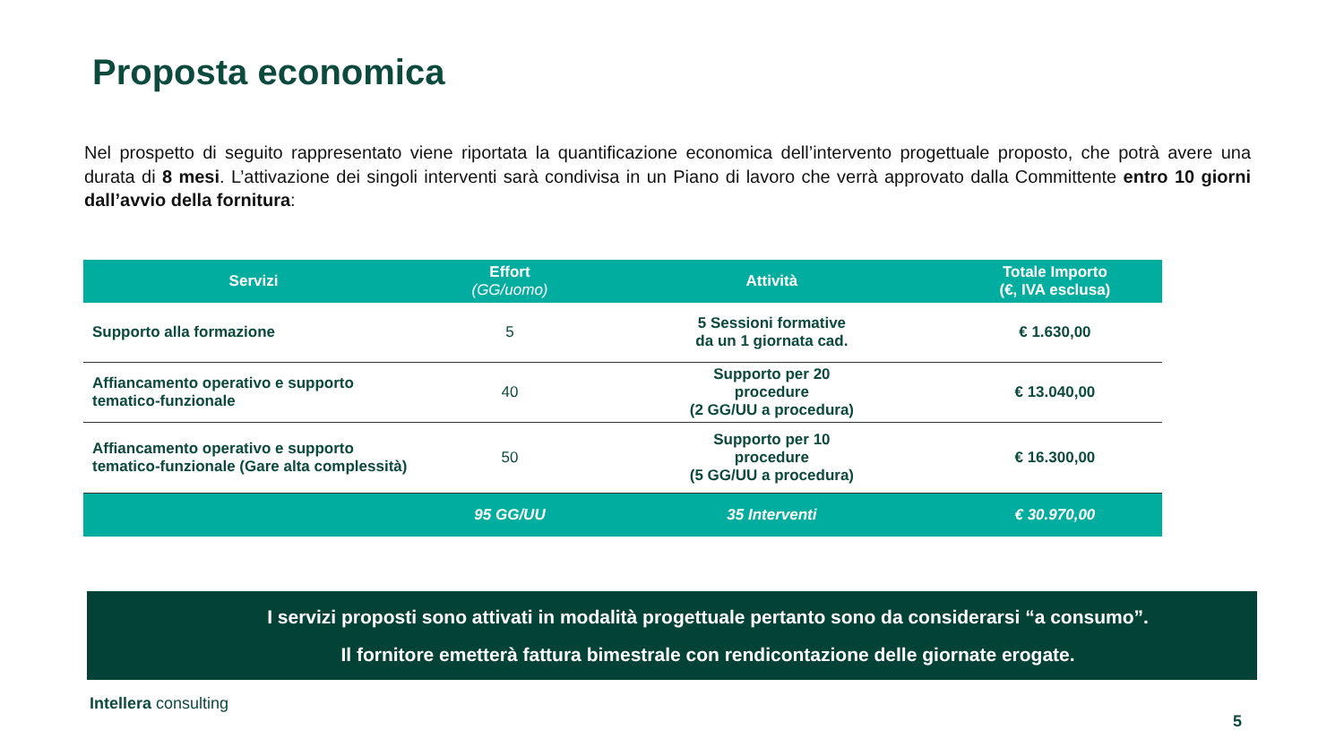Proposta economica
Nel prospetto di seguito rappresentato viene riportata la quantificazione economica dell’intervento progettuale proposto, che potrà avere una durata di 8 mesi. L’attivazione dei singoli interventi sarà condivisa in un Piano di lavoro che verrà approvato dalla Committente entro 10 giorni dall’avvio della fornitura:
| Servizi | Effort (GG/uomo) | Attività | Totale Importo (€, IVA esclusa) |
| --- | --- | --- | --- |
| Supporto alla formazione | 5 | 5 Sessioni formative da un 1 giornata cad. | € 1.630,00 |
| Affiancamento operativo e supporto tematico-funzionale | 40 | Supporto per 20 procedure (2 GG/UU a procedura) | € 13.040,00 |
| Affiancamento operativo e supporto tematico-funzionale (Gare alta complessità) | 50 | Supporto per 10 procedure (5 GG/UU a procedura) | € 16.300,00 |
| | 95 GG/UU | 35 Interventi | € 30.970,00 |
I servizi proposti sono attivati in modalità progettuale pertanto sono da considerarsi “a consumo”.
Il fornitore emetterà fattura bimestrale con rendicontazione delle giornate erogate.
Intellera consulting
5